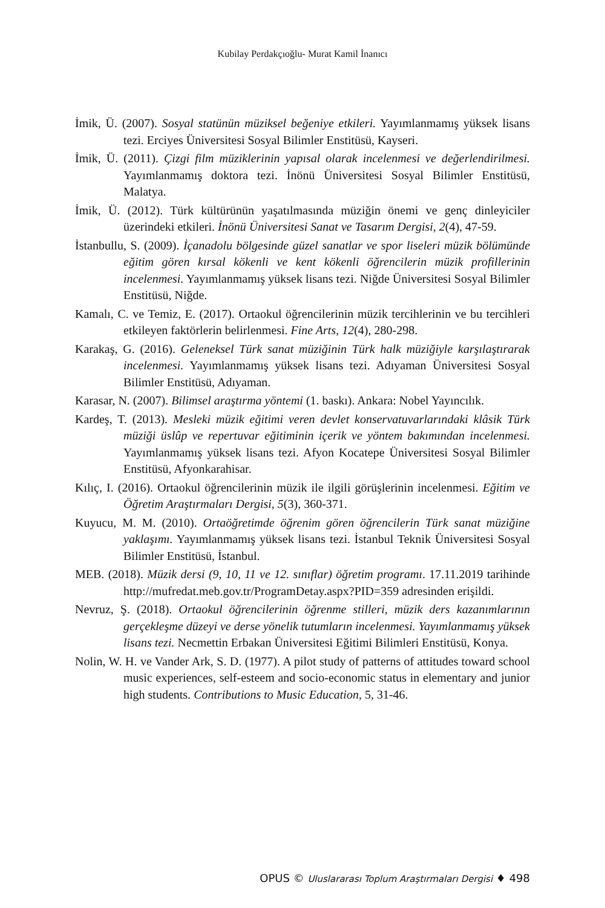Kubilay Perdakçıoğlu- Murat Kamil İnanıcı
İmik, Ü. (2007). Sosyal statünün müziksel beğeniye etkileri. Yayımlanmamış yüksek lisans tezi. Erciyes Üniversitesi Sosyal Bilimler Enstitüsü, Kayseri.
İmik, Ü. (2011). Çizgi film müziklerinin yapısal olarak incelenmesi ve değerlendirilmesi. Yayımlanmamış doktora tezi. İnönü Üniversitesi Sosyal Bilimler Enstitüsü, Malatya.
İmik, Ü. (2012). Türk kültürünün yaşatılmasında müziğin önemi ve genç dinleyiciler üzerindeki etkileri. İnönü Üniversitesi Sanat ve Tasarım Dergisi, 2(4), 47-59.
İstanbullu, S. (2009). İçanadolu bölgesinde güzel sanatlar ve spor liseleri müzik bölümünde eğitim gören kırsal kökenli ve kent kökenli öğrencilerin müzik profillerinin incelenmesi. Yayımlanmamış yüksek lisans tezi. Niğde Üniversitesi Sosyal Bilimler Enstitüsü, Niğde.
Kamalı, C. ve Temiz, E. (2017). Ortaokul öğrencilerinin müzik tercihlerinin ve bu tercihleri etkileyen faktörlerin belirlenmesi. Fine Arts, 12(4), 280-298.
Karakaş, G. (2016). Geleneksel Türk sanat müziğinin Türk halk müziğiyle karşılaştırarak incelenmesi. Yayımlanmamış yüksek lisans tezi. Adıyaman Üniversitesi Sosyal Bilimler Enstitüsü, Adıyaman.
Karasar, N. (2007). Bilimsel araştırma yöntemi (1. baskı). Ankara: Nobel Yayıncılık.
Kardeş, T. (2013). Mesleki müzik eğitimi veren devlet konservatuvarlarındaki klâsik Türk müziği üslûp ve repertuvar eğitiminin içerik ve yöntem bakımından incelenmesi. Yayımlanmamış yüksek lisans tezi. Afyon Kocatepe Üniversitesi Sosyal Bilimler Enstitüsü, Afyonkarahisar.
Kılıç, I. (2016). Ortaokul öğrencilerinin müzik ile ilgili görüşlerinin incelenmesi. Eğitim ve Öğretim Araştırmaları Dergisi, 5(3), 360-371.
Kuyucu, M. M. (2010). Ortaöğretimde öğrenim gören öğrencilerin Türk sanat müziğine yaklaşımı. Yayımlanmamış yüksek lisans tezi. İstanbul Teknik Üniversitesi Sosyal Bilimler Enstitüsü, İstanbul.
MEB. (2018). Müzik dersi (9, 10, 11 ve 12. sınıflar) öğretim programı. 17.11.2019 tarihinde http://mufredat.meb.gov.tr/ProgramDetay.aspx?PID=359 adresinden erişildi.
Nevruz, Ş. (2018). Ortaokul öğrencilerinin öğrenme stilleri, müzik ders kazanımlarının gerçekleşme düzeyi ve derse yönelik tutumların incelenmesi. Yayımlanmamış yüksek lisans tezi. Necmettin Erbakan Üniversitesi Eğitimi Bilimleri Enstitüsü, Konya.
Nolin, W. H. ve Vander Ark, S. D. (1977). A pilot study of patterns of attitudes toward school music experiences, self-esteem and socio-economic status in elementary and junior high students. Contributions to Music Education, 5, 31-46.
OPUS © Uluslararası Toplum Araştırmaları Dergisi ♦ 498